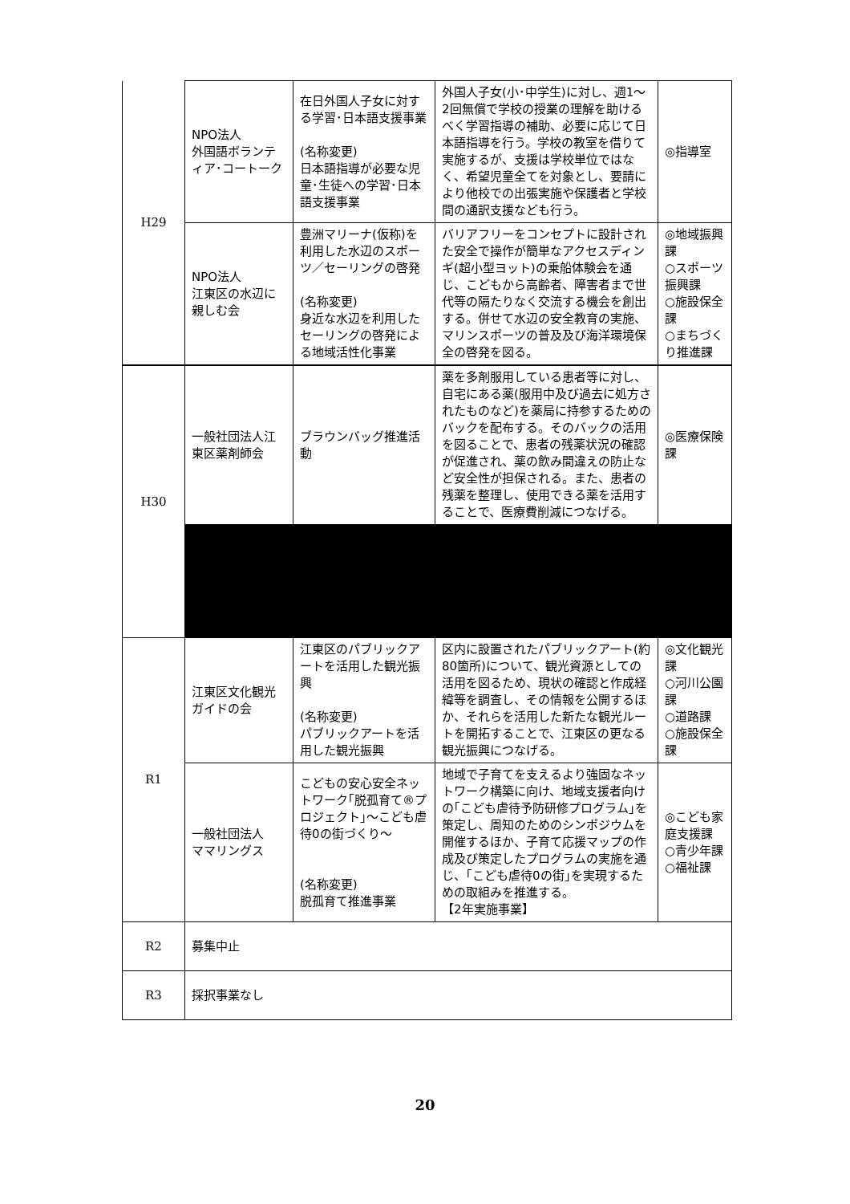| H29 | NPO法人 外国語ボランティア･コートーク | 在日外国人子女に対する学習･日本語支援事業 (名称変更) 日本語指導が必要な児童･生徒への学習･日本語支援事業 | 外国人子女(小･中学生)に対し、週1～2回無償で学校の授業の理解を助けるべく学習指導の補助、必要に応じて日本語指導を行う。学校の教室を借りて実施するが、支援は学校単位ではなく、希望児童全てを対象とし、要請により他校での出張実施や保護者と学校間の通訳支援なども行う。 | ◎指導室 |
| | NPO法人 江東区の水辺に親しむ会 | 豊洲マリーナ(仮称)を利用した水辺のスポーツ／セーリングの啓発 (名称変更) 身近な水辺を利用したセーリングの啓発による地域活性化事業 | バリアフリーをコンセプトに設計された安全で操作が簡単なアクセスディンギ(超小型ヨット)の乗船体験会を通じ、こどもから高齢者、障害者まで世代等の隔たりなく交流する機会を創出する。併せて水辺の安全教育の実施、マリンスポーツの普及及び海洋環境保全の啓発を図る。 | ◎地域振興課 ○スポーツ振興課 ○施設保全課 ○まちづくり推進課 |
| H30 | 一般社団法人江東区薬剤師会 | ブラウンバッグ推進活動 | 薬を多剤服用している患者等に対し、自宅にある薬(服用中及び過去に処方されたものなど)を薬局に持参するためのバックを配布する。そのバックの活用を図ることで、患者の残薬状況の確認が促進され、薬の飲み間違えの防止など安全性が担保される。また、患者の残薬を整理し、使用できる薬を活用することで、医療費削減につなげる。 | ◎医療保険課 |
| R1 | 江東区文化観光ガイドの会 | 江東区のパブリックアートを活用した観光振興 (名称変更) パブリックアートを活用した観光振興 | 区内に設置されたパブリックアート(約80箇所)について、観光資源としての活用を図るため、現状の確認と作成経緯等を調査し、その情報を公開するほか、それらを活用した新たな観光ルートを開拓することで、江東区の更なる観光振興につなげる。 | ◎文化観光課 ○河川公園課 ○道路課 ○施設保全課 |
| | 一般社団法人 ママリングス | こどもの安心安全ネットワーク｢脱孤育て®プロジェクト｣～こども虐待0の街づくり～ (名称変更) 脱孤育て推進事業 | 地域で子育てを支えるより強固なネットワーク構築に向け、地域支援者向けの｢こども虐待予防研修プログラム｣を策定し、周知のためのシンポジウムを開催するほか、子育て応援マップの作成及び策定したプログラムの実施を通じ、｢こども虐待0の街｣を実現するための取組みを推進する。 【2年実施事業】 | ◎こども家庭支援課 ○青少年課 ○福祉課 |
| R2 | 募集中止 | | | |
| R3 | 採択事業なし | | | |
20